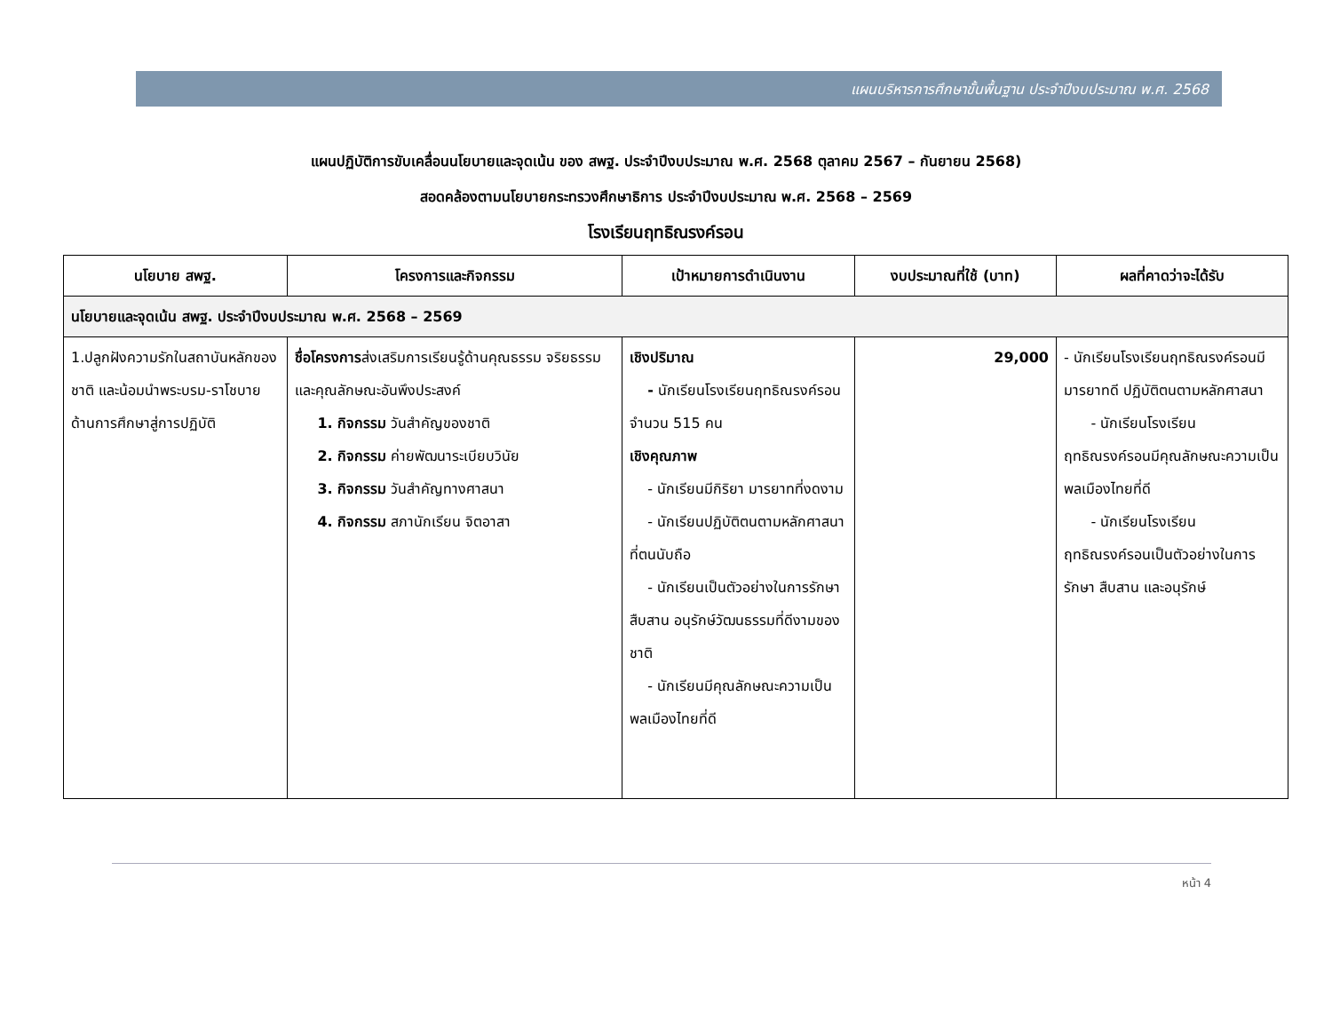แผนบริหารการศึกษาขั้นพื้นฐาน ประจำปีงบประมาณ พ.ศ. 2568
แผนปฏิบัติการขับเคลื่อนนโยบายและจุดเน้น ของ สพฐ. ประจำปีงบประมาณ พ.ศ. 2568 ตุลาคม 2567 – กันยายน 2568)
สอดคล้องตามนโยบายกระทรวงศึกษาธิการ ประจำปีงบประมาณ พ.ศ. 2568 – 2569
โรงเรียนฤทธิณรงค์รอน
| นโยบาย สพฐ. | โครงการและกิจกรรม | เป้าหมายการดำเนินงาน | งบประมาณที่ใช้ (บาท) | ผลที่คาดว่าจะได้รับ |
| --- | --- | --- | --- | --- |
| นโยบายและจุดเน้น สพฐ. ประจำปีงบประมาณ พ.ศ. 2568 – 2569 | | | | |
| 1.ปลูกฝังความรักในสถาบันหลักของชาติ และน้อมนำพระบรม-ราโชบายด้านการศึกษาสู่การปฏิบัติ | ชื่อโครงการ ส่งเสริมการเรียนรู้ด้านคุณธรรม จริยธรรม และคุณลักษณะอันพึงประสงค์ 1. กิจกรรม วันสำคัญของชาติ 2. กิจกรรม ค่ายพัฒนาระเบียบวินัย 3. กิจกรรม วันสำคัญทางศาสนา 4. กิจกรรม สภานักเรียน จิตอาสา | เชิงปริมาณ - นักเรียนโรงเรียนฤทธิณรงค์รอน จำนวน 515 คน เชิงคุณภาพ - นักเรียนมีกิริยา มารยาทที่งดงาม - นักเรียนปฏิบัติตนตามหลักศาสนาที่ตนนับถือ - นักเรียนเป็นตัวอย่างในการรักษา สืบสาน อนุรักษ์วัฒนธรรมที่ดีงามของชาติ - นักเรียนมีคุณลักษณะความเป็นพลเมืองไทยที่ดี | 29,000 | - นักเรียนโรงเรียนฤทธิณรงค์รอนมีมารยาทดี ปฏิบัติตนตามหลักศาสนา - นักเรียนโรงเรียนฤทธิณรงค์รอนมีคุณลักษณะความเป็นพลเมืองไทยที่ดี - นักเรียนโรงเรียนฤทธิณรงค์รอนเป็นตัวอย่างในการรักษา สืบสาน และอนุรักษ์ |
หน้า 4